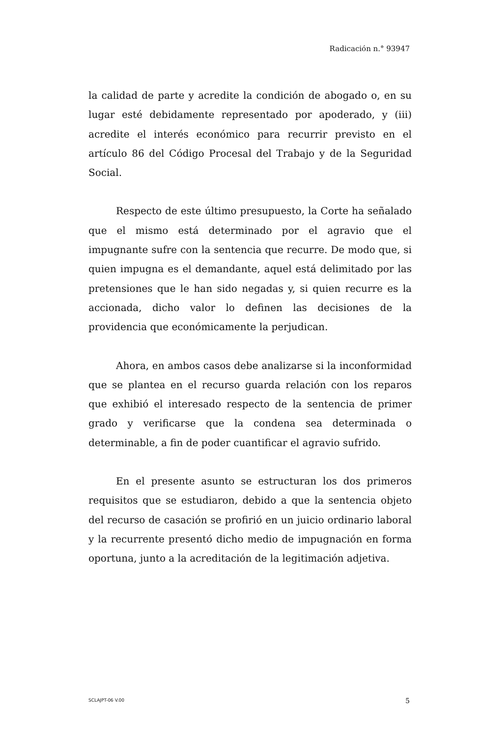Radicación n.° 93947
la calidad de parte y acredite la condición de abogado o, en su lugar esté debidamente representado por apoderado, y (iii) acredite el interés económico para recurrir previsto en el artículo 86 del Código Procesal del Trabajo y de la Seguridad Social.
Respecto de este último presupuesto, la Corte ha señalado que el mismo está determinado por el agravio que el impugnante sufre con la sentencia que recurre. De modo que, si quien impugna es el demandante, aquel está delimitado por las pretensiones que le han sido negadas y, si quien recurre es la accionada, dicho valor lo definen las decisiones de la providencia que económicamente la perjudican.
Ahora, en ambos casos debe analizarse si la inconformidad que se plantea en el recurso guarda relación con los reparos que exhibió el interesado respecto de la sentencia de primer grado y verificarse que la condena sea determinada o determinable, a fin de poder cuantificar el agravio sufrido.
En el presente asunto se estructuran los dos primeros requisitos que se estudiaron, debido a que la sentencia objeto del recurso de casación se profirió en un juicio ordinario laboral y la recurrente presentó dicho medio de impugnación en forma oportuna, junto a la acreditación de la legitimación adjetiva.
SCLAJPT-06 V.00 5